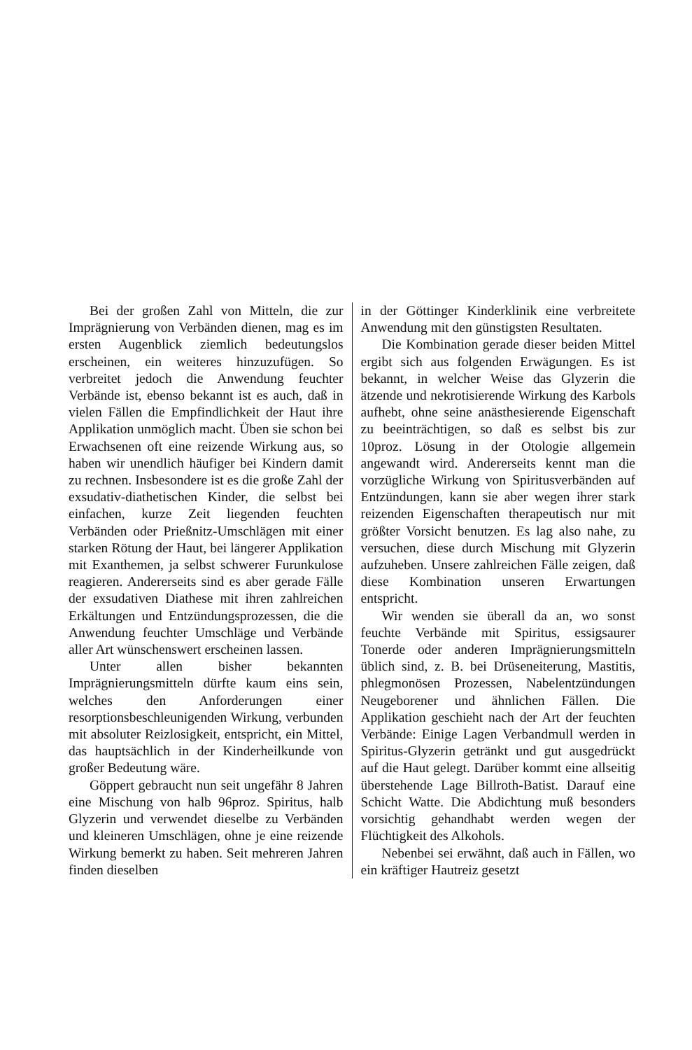Bei der großen Zahl von Mitteln, die zur Imprägnierung von Verbänden dienen, mag es im ersten Augenblick ziemlich bedeutungslos erscheinen, ein weiteres hinzuzufügen. So verbreitet jedoch die Anwendung feuchter Verbände ist, ebenso bekannt ist es auch, daß in vielen Fällen die Empfindlichkeit der Haut ihre Applikation unmöglich macht. Üben sie schon bei Erwachsenen oft eine reizende Wirkung aus, so haben wir unendlich häufiger bei Kindern damit zu rechnen. Insbesondere ist es die große Zahl der exsudativ-diathetischen Kinder, die selbst bei einfachen, kurze Zeit liegenden feuchten Verbänden oder Prießnitz-Umschlägen mit einer starken Rötung der Haut, bei längerer Applikation mit Exanthemen, ja selbst schwerer Furunkulose reagieren. Andererseits sind es aber gerade Fälle der exsudativen Diathese mit ihren zahlreichen Erkältungen und Entzündungsprozessen, die die Anwendung feuchter Umschläge und Verbände aller Art wünschenswert erscheinen lassen.
Unter allen bisher bekannten Imprägnierungsmitteln dürfte kaum eins sein, welches den Anforderungen einer resorptionsbeschleunigenden Wirkung, verbunden mit absoluter Reizlosigkeit, entspricht, ein Mittel, das hauptsächlich in der Kinderheilkunde von großer Bedeutung wäre.
Göppert gebraucht nun seit ungefähr 8 Jahren eine Mischung von halb 96proz. Spiritus, halb Glyzerin und verwendet dieselbe zu Verbänden und kleineren Umschlägen, ohne je eine reizende Wirkung bemerkt zu haben. Seit mehreren Jahren finden dieselben
in der Göttinger Kinderklinik eine verbreitete Anwendung mit den günstigsten Resultaten.
Die Kombination gerade dieser beiden Mittel ergibt sich aus folgenden Erwägungen. Es ist bekannt, in welcher Weise das Glyzerin die ätzende und nekrotisierende Wirkung des Karbols aufhebt, ohne seine anästhesierende Eigenschaft zu beeinträchtigen, so daß es selbst bis zur 10proz. Lösung in der Otologie allgemein angewandt wird. Andererseits kennt man die vorzügliche Wirkung von Spiritusverbänden auf Entzündungen, kann sie aber wegen ihrer stark reizenden Eigenschaften therapeutisch nur mit größter Vorsicht benutzen. Es lag also nahe, zu versuchen, diese durch Mischung mit Glyzerin aufzuheben. Unsere zahlreichen Fälle zeigen, daß diese Kombination unseren Erwartungen entspricht.
Wir wenden sie überall da an, wo sonst feuchte Verbände mit Spiritus, essigsaurer Tonerde oder anderen Imprägnierungsmitteln üblich sind, z. B. bei Drüseneiterung, Mastitis, phlegmonösen Prozessen, Nabelentzündungen Neugeborener und ähnlichen Fällen. Die Applikation geschieht nach der Art der feuchten Verbände: Einige Lagen Verbandmull werden in Spiritus-Glyzerin getränkt und gut ausgedrückt auf die Haut gelegt. Darüber kommt eine allseitig überstehende Lage Billroth-Batist. Darauf eine Schicht Watte. Die Abdichtung muß besonders vorsichtig gehandhabt werden wegen der Flüchtigkeit des Alkohols.
Nebenbei sei erwähnt, daß auch in Fällen, wo ein kräftiger Hautreiz gesetzt